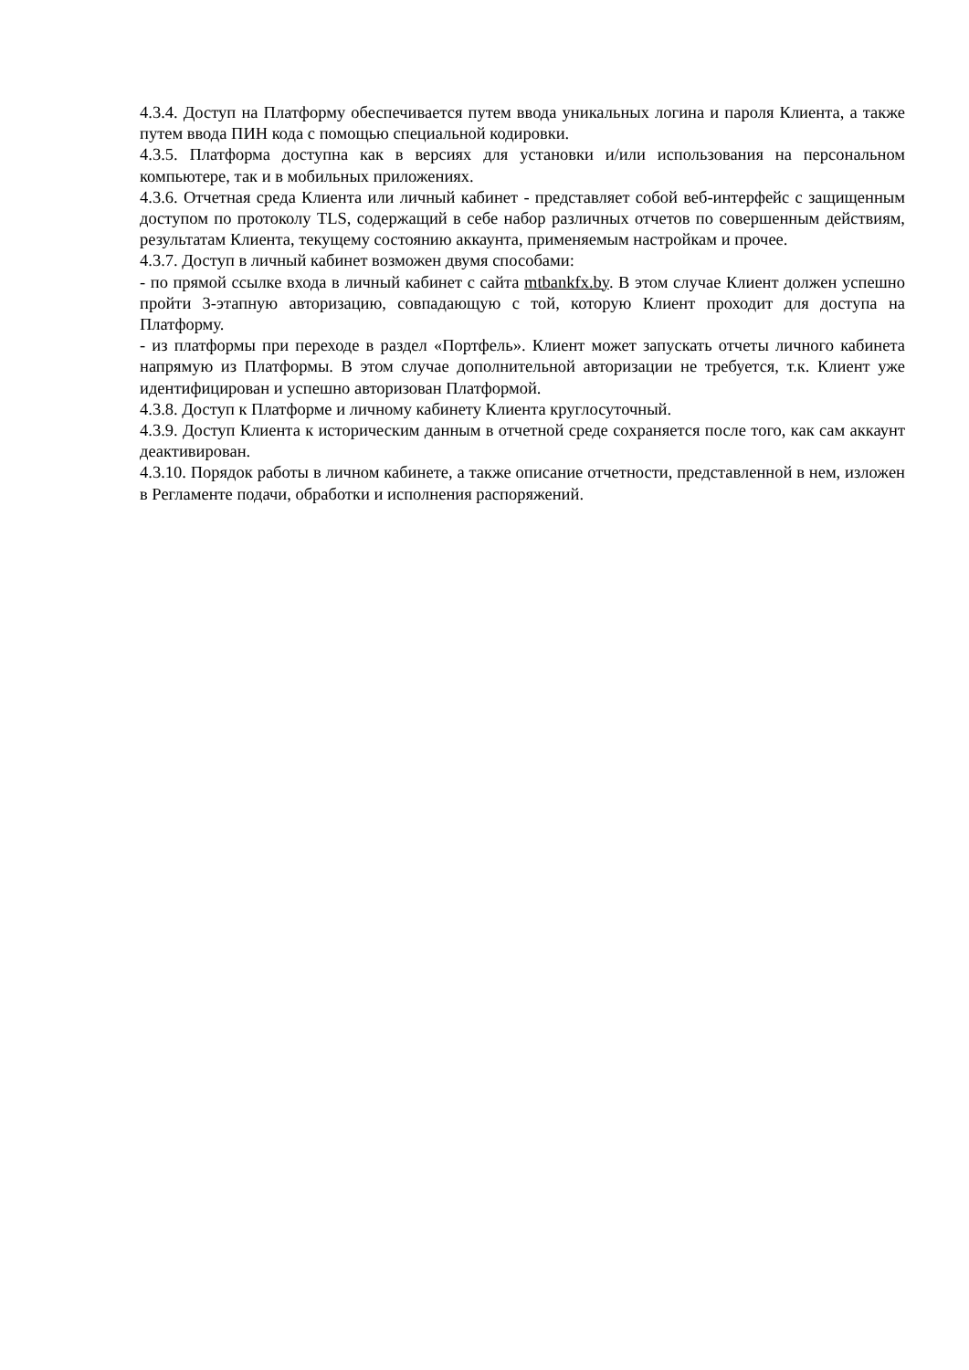4.3.4. Доступ на Платформу обеспечивается путем ввода уникальных логина и пароля Клиента, а также путем ввода ПИН кода с помощью специальной кодировки.
4.3.5. Платформа доступна как в версиях для установки и/или использования на персональном компьютере, так и в мобильных приложениях.
4.3.6. Отчетная среда Клиента или личный кабинет - представляет собой веб-интерфейс с защищенным доступом по протоколу TLS, содержащий в себе набор различных отчетов по совершенным действиям, результатам Клиента, текущему состоянию аккаунта, применяемым настройкам и прочее.
4.3.7. Доступ в личный кабинет возможен двумя способами:
- по прямой ссылке входа в личный кабинет с сайта mtbankfx.by. В этом случае Клиент должен успешно пройти 3-этапную авторизацию, совпадающую с той, которую Клиент проходит для доступа на Платформу.
- из платформы при переходе в раздел «Портфель». Клиент может запускать отчеты личного кабинета напрямую из Платформы. В этом случае дополнительной авторизации не требуется, т.к. Клиент уже идентифицирован и успешно авторизован Платформой.
4.3.8. Доступ к Платформе и личному кабинету Клиента круглосуточный.
4.3.9. Доступ Клиента к историческим данным в отчетной среде сохраняется после того, как сам аккаунт деактивирован.
4.3.10. Порядок работы в личном кабинете, а также описание отчетности, представленной в нем, изложен в Регламенте подачи, обработки и исполнения распоряжений.